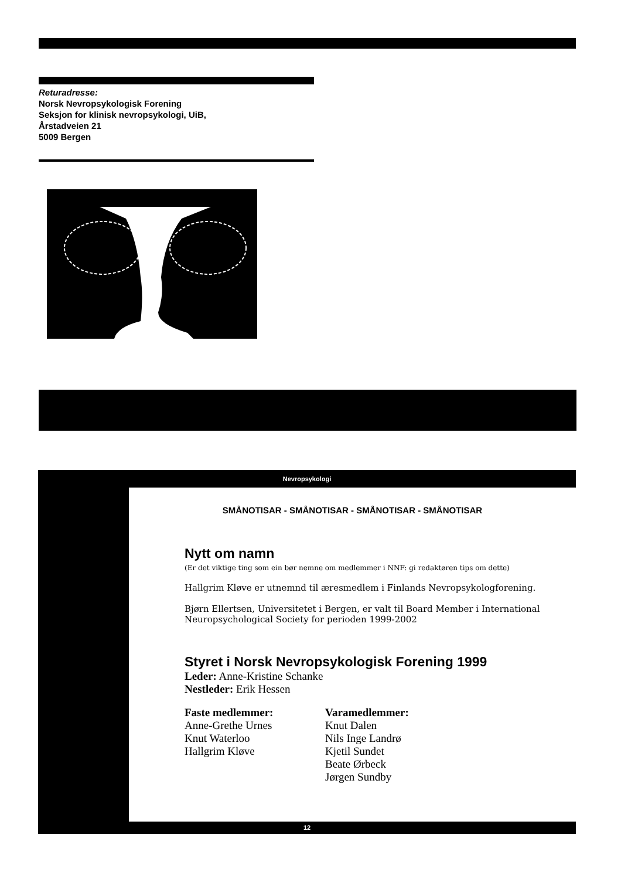Returadresse:
Norsk Nevropsykologisk Forening
Seksjon for klinisk nevropsykologi, UiB,
Årstadveien 21
5009 Bergen
Nevropsykologi
SMÅNOTISAR - SMÅNOTISAR - SMÅNOTISAR - SMÅNOTISAR
Nytt om namn
(Er det viktige ting som ein bør nemne om medlemmer i NNF: gi redaktøren tips om dette)
Hallgrim Kløve er utnemnd til æresmedlem i Finlands Nevropsykologforening.
Bjørn Ellertsen, Universitetet i Bergen, er valt til Board Member i International Neuropsychological Society for perioden 1999-2002
Styret i Norsk Nevropsykologisk Forening 1999
Leder: Anne-Kristine Schanke
Nestleder: Erik Hessen
Faste medlemmer:
Anne-Grethe Urnes
Knut Waterloo
Hallgrim Kløve
Varamedlemmer:
Knut Dalen
Nils Inge Landrø
Kjetil Sundet
Beate Ørbeck
Jørgen Sundby
12